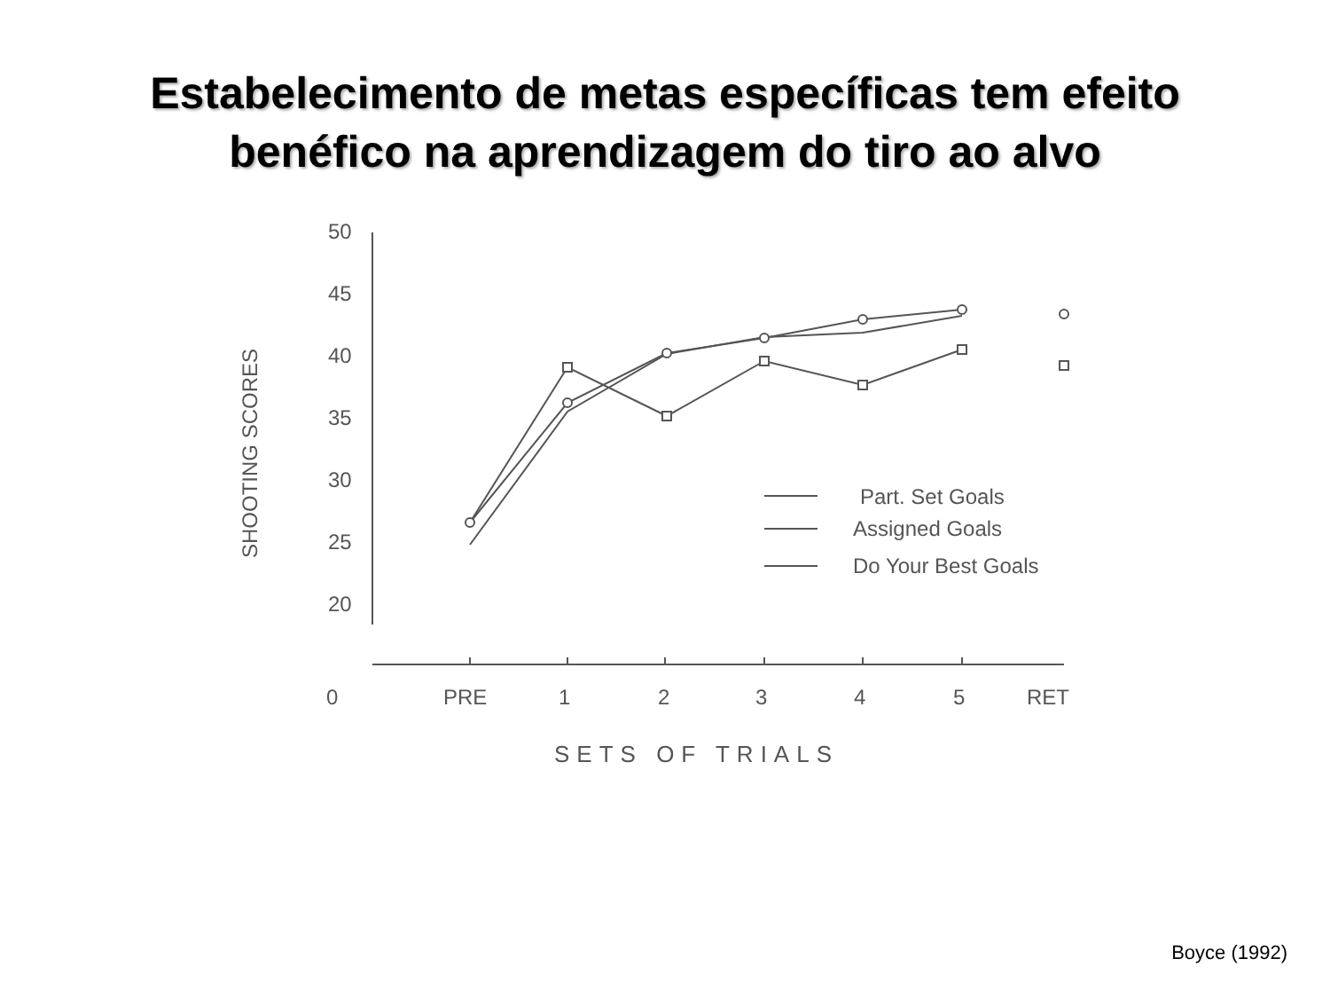Estabelecimento de metas específicas tem efeito
benéfico na aprendizagem do tiro ao alvo
50
45
40
35
30
25
20
SHOOTING SCORES
0
PRE
1
2
3
4
5
RET
SETS OF TRIALS
Part. Set Goals
Assigned Goals
Do Your Best Goals
Boyce (1992)